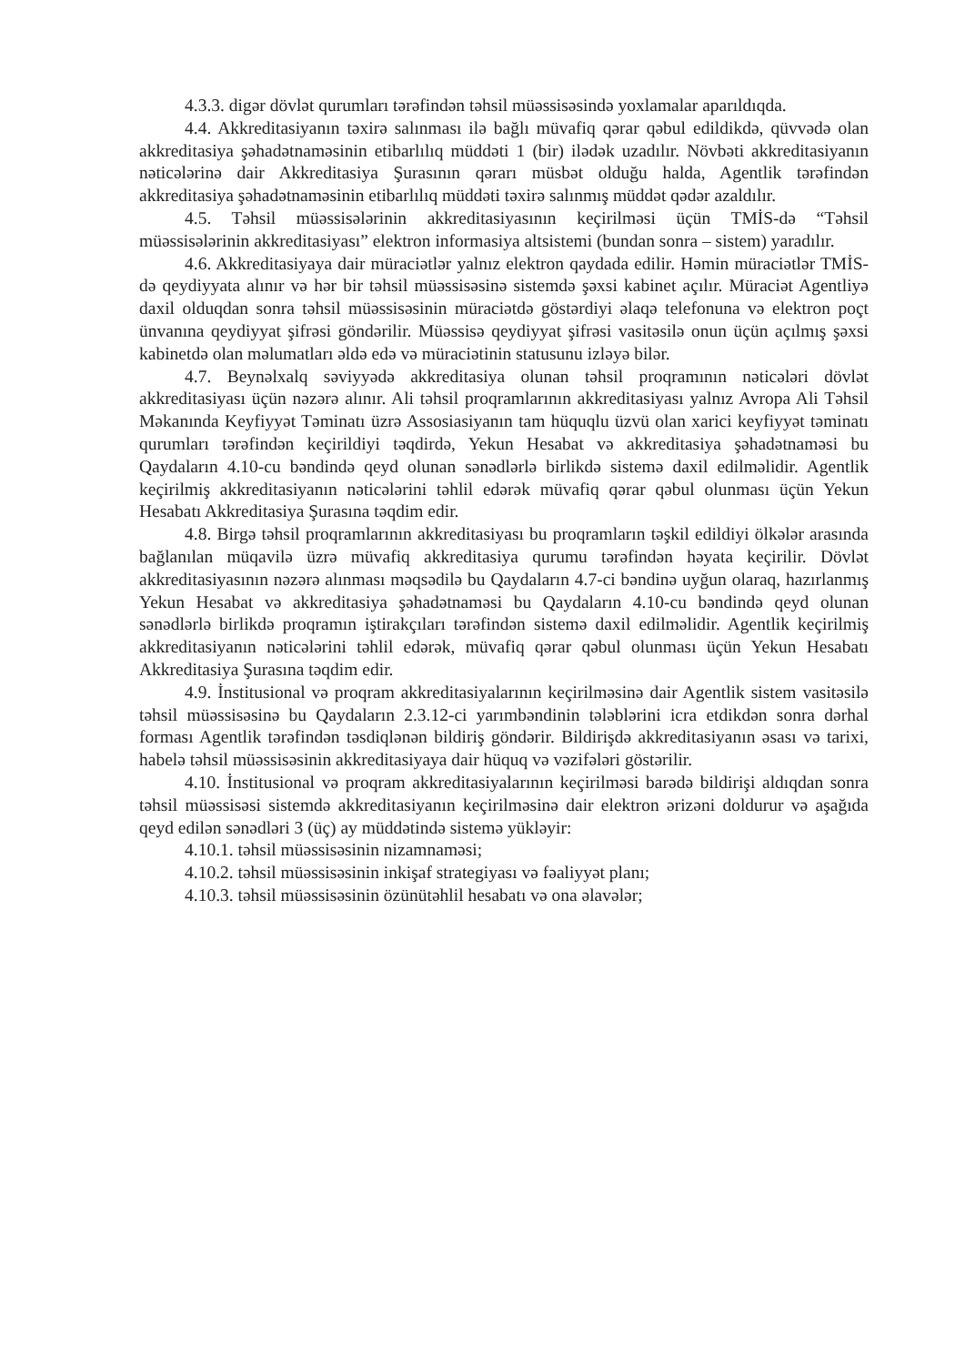4.3.3. digər dövlət qurumları tərəfindən təhsil müəssisəsində yoxlamalar aparıldıqda.
4.4. Akkreditasiyanın təxirə salınması ilə bağlı müvafiq qərar qəbul edildikdə, qüvvədə olan akkreditasiya şəhadətnaməsinin etibarlılıq müddəti 1 (bir) ilədək uzadılır. Növbəti akkreditasiyanın nəticələrinə dair Akkreditasiya Şurasının qərarı müsbət olduğu halda, Agentlik tərəfindən akkreditasiya şəhadətnaməsinin etibarlılıq müddəti təxirə salınmış müddət qədər azaldılır.
4.5. Təhsil müəssisələrinin akkreditasiyasının keçirilməsi üçün TMİS-də “Təhsil müəssisələrinin akkreditasiyası” elektron informasiya altsistemi (bundan sonra – sistem) yaradılır.
4.6. Akkreditasiyaya dair müraciətlər yalnız elektron qaydada edilir. Həmin müraciətlər TMİS-də qeydiyyata alınır və hər bir təhsil müəssisəsinə sistemdə şəxsi kabinet açılır. Müraciət Agentliyə daxil olduqdan sonra təhsil müəssisəsinin müraciətdə göstərdiyi əlaqə telefonuna və elektron poçt ünvanına qeydiyyat şifrəsi göndərilir. Müəssisə qeydiyyat şifrəsi vasitəsilə onun üçün açılmış şəxsi kabinetdə olan məlumatları əldə edə və müraciətinin statusunu izləyə bilər.
4.7. Beynəlxalq səviyyədə akkreditasiya olunan təhsil proqramının nəticələri dövlət akkreditasiyası üçün nəzərə alınır. Ali təhsil proqramlarının akkreditasiyası yalnız Avropa Ali Təhsil Məkanında Keyfiyyət Təminatı üzrə Assosiasiyanın tam hüquqlu üzvü olan xarici keyfiyyət təminatı qurumları tərəfindən keçirildiyi təqdirdə, Yekun Hesabat və akkreditasiya şəhadətnaməsi bu Qaydaların 4.10-cu bəndində qeyd olunan sənədlərlə birlikdə sistemə daxil edilməlidir. Agentlik keçirilmiş akkreditasiyanın nəticələrini təhlil edərək müvafiq qərar qəbul olunması üçün Yekun Hesabatı Akkreditasiya Şurasına təqdim edir.
4.8. Birgə təhsil proqramlarının akkreditasiyası bu proqramların təşkil edildiyi ölkələr arasında bağlanılan müqavilə üzrə müvafiq akkreditasiya qurumu tərəfindən həyata keçirilir. Dövlət akkreditasiyasının nəzərə alınması məqsədilə bu Qaydaların 4.7-ci bəndinə uyğun olaraq, hazırlanmış Yekun Hesabat və akkreditasiya şəhadətnaməsi bu Qaydaların 4.10-cu bəndində qeyd olunan sənədlərlə birlikdə proqramın iştirakçıları tərəfindən sistemə daxil edilməlidir. Agentlik keçirilmiş akkreditasiyanın nəticələrini təhlil edərək, müvafiq qərar qəbul olunması üçün Yekun Hesabatı Akkreditasiya Şurasına təqdim edir.
4.9. İnstitusional və proqram akkreditasiyalarının keçirilməsinə dair Agentlik sistem vasitəsilə təhsil müəssisəsinə bu Qaydaların 2.3.12-ci yarımbəndinin tələblərini icra etdikdən sonra dərhal forması Agentlik tərəfindən təsdiqlənən bildiriş göndərir. Bildirişdə akkreditasiyanın əsası və tarixi, habelə təhsil müəssisəsinin akkreditasiyaya dair hüquq və vəzifələri göstərilir.
4.10. İnstitusional və proqram akkreditasiyalarının keçirilməsi barədə bildirişi aldıqdan sonra təhsil müəssisəsi sistemdə akkreditasiyanın keçirilməsinə dair elektron ərizəni doldurur və aşağıda qeyd edilən sənədləri 3 (üç) ay müddətində sistemə yükləyir:
4.10.1. təhsil müəssisəsinin nizamnaməsi;
4.10.2. təhsil müəssisəsinin inkişaf strategiyası və fəaliyyət planı;
4.10.3. təhsil müəssisəsinin özünütəhlil hesabatı və ona əlavələr;